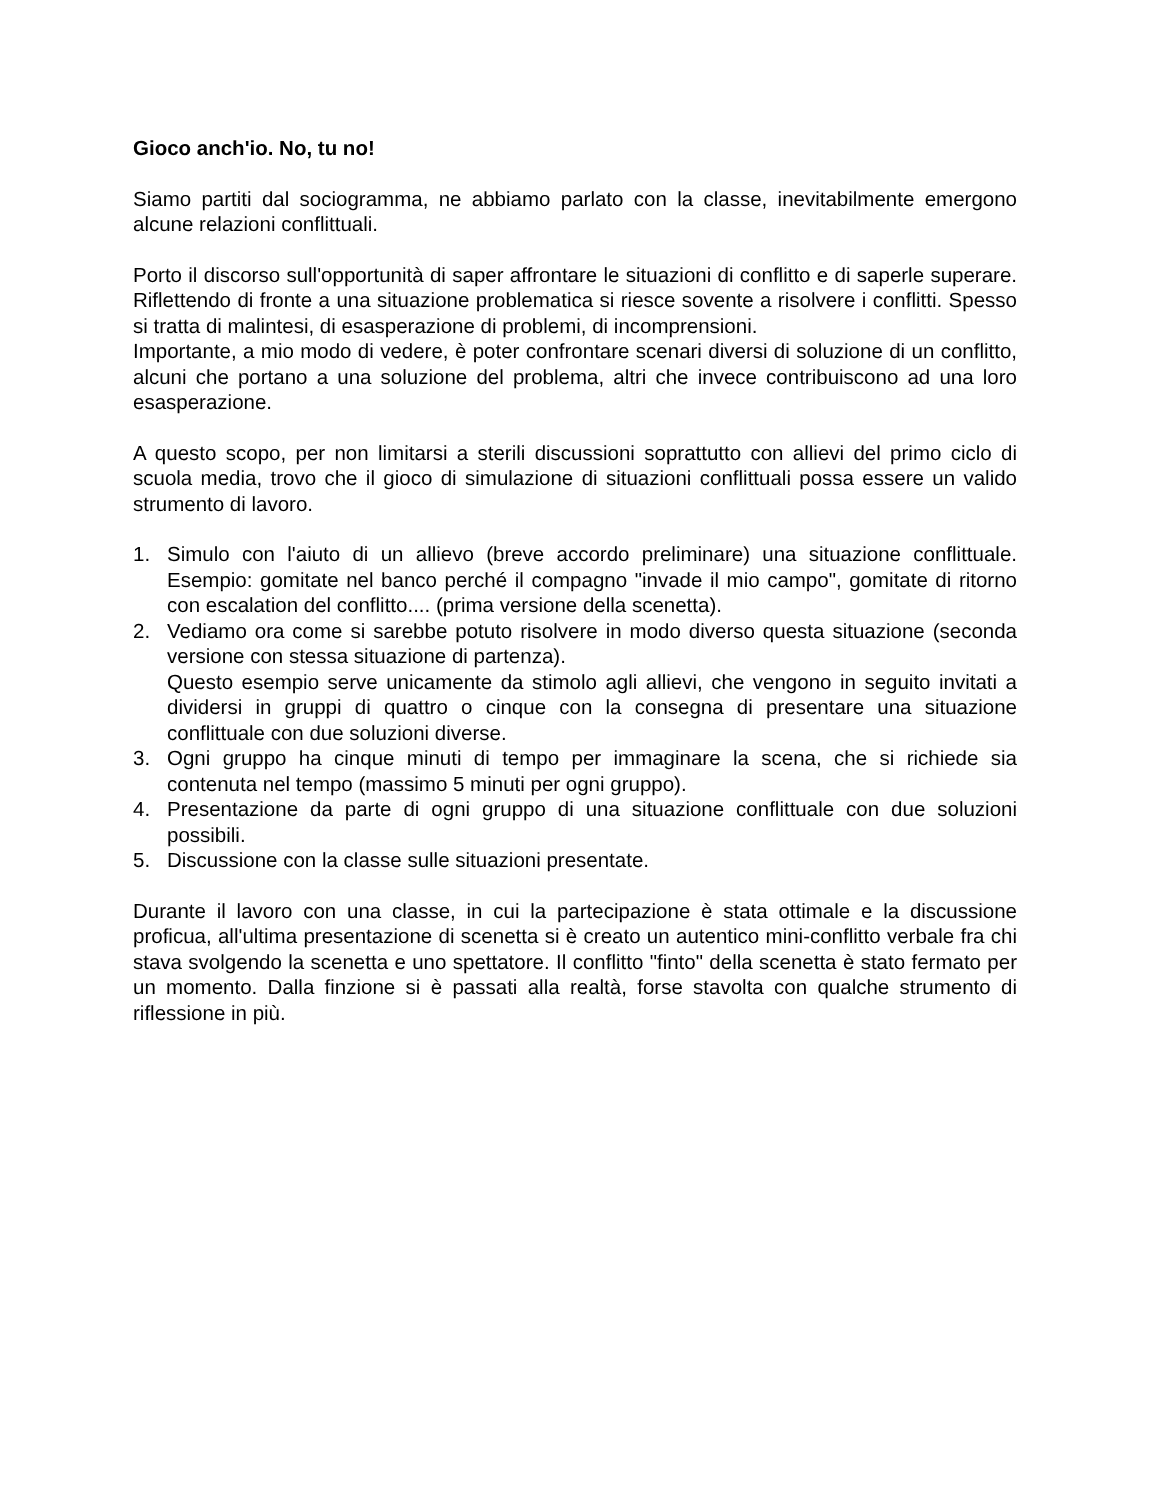Gioco anch'io. No, tu no!
Siamo partiti dal sociogramma, ne abbiamo parlato con la classe, inevitabilmente emergono alcune relazioni conflittuali.
Porto il discorso sull'opportunità di saper affrontare le situazioni di conflitto e di saperle superare. Riflettendo di fronte a una situazione problematica si riesce sovente a risolvere i conflitti. Spesso si tratta di malintesi, di esasperazione di problemi, di incomprensioni.
Importante, a mio modo di vedere, è poter confrontare scenari diversi di soluzione di un conflitto, alcuni che portano a una soluzione del problema, altri che invece contribuiscono ad una loro esasperazione.
A questo scopo, per non limitarsi a sterili discussioni soprattutto con allievi del primo ciclo di scuola media, trovo che il gioco di simulazione di situazioni conflittuali possa essere un valido strumento di lavoro.
1. Simulo con l'aiuto di un allievo (breve accordo preliminare) una situazione conflittuale. Esempio: gomitate nel banco perché il compagno "invade il mio campo", gomitate di ritorno con escalation del conflitto.... (prima versione della scenetta).
2. Vediamo ora come si sarebbe potuto risolvere in modo diverso questa situazione (seconda versione con stessa situazione di partenza).
Questo esempio serve unicamente da stimolo agli allievi, che vengono in seguito invitati a dividersi in gruppi di quattro o cinque con la consegna di presentare una situazione conflittuale con due soluzioni diverse.
3. Ogni gruppo ha cinque minuti di tempo per immaginare la scena, che si richiede sia contenuta nel tempo (massimo 5 minuti per ogni gruppo).
4. Presentazione da parte di ogni gruppo di una situazione conflittuale con due soluzioni possibili.
5. Discussione con la classe sulle situazioni presentate.
Durante il lavoro con una classe, in cui la partecipazione è stata ottimale e la discussione proficua, all'ultima presentazione di scenetta si è creato un autentico mini-conflitto verbale fra chi stava svolgendo la scenetta e uno spettatore. Il conflitto "finto" della scenetta è stato fermato per un momento. Dalla finzione si è passati alla realtà, forse stavolta con qualche strumento di riflessione in più.